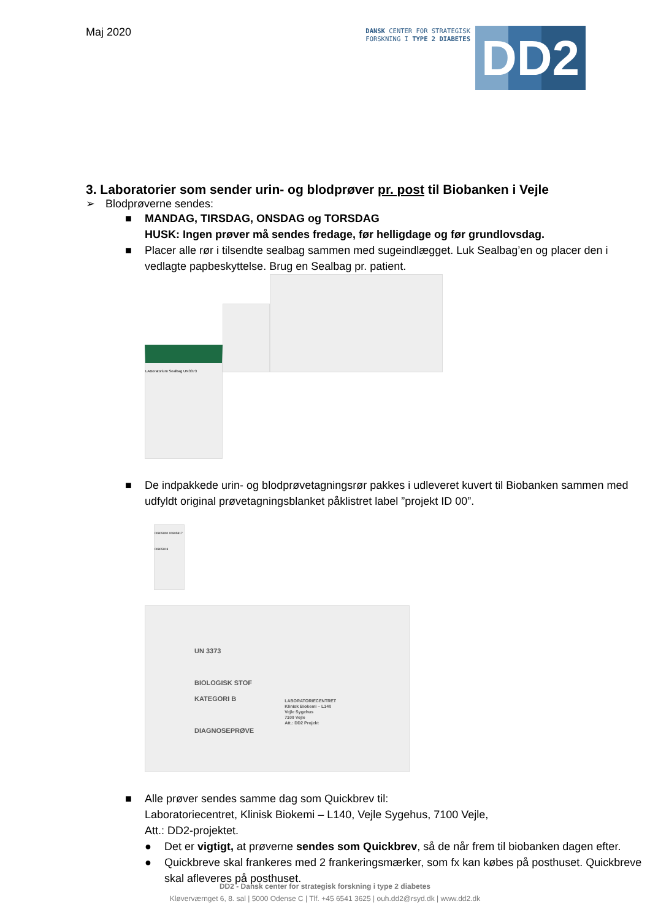Maj 2020
DANSK CENTER FOR STRATEGISK
FORSKNING I TYPE 2 DIABETES
DD2
3. Laboratorier som sender urin- og blodprøver pr. post til Biobanken i Vejle
➢ Blodprøverne sendes:
■ MANDAG, TIRSDAG, ONSDAG og TORSDAG
HUSK: Ingen prøver må sendes fredage, før helligdage og før grundlovsdag.
■ Placer alle rør i tilsendte sealbag sammen med sugeindlægget. Luk Sealbag’en og placer den i vedlagte papbeskyttelse. Brug en Sealbag pr. patient.
LABoratorium Sealbag UN3373
■ De indpakkede urin- og blodprøvetagningsrør pakkes i udleveret kuvert til Biobanken sammen med udfyldt original prøvetagningsblanket påklistret label ”projekt ID 00”.
00805800 00805817 00805818
UN 3373
BIOLOGISK STOF
KATEGORI B
DIAGNOSEPRØVE
LABORATORIECENTRET
Klinisk Biokemi – L140
Vejle Sygehus
7100 Vejle
Att.: DD2 Projekt
■ Alle prøver sendes samme dag som Quickbrev til:
Laboratoriecentret, Klinisk Biokemi – L140, Vejle Sygehus, 7100 Vejle,
Att.: DD2-projektet.
● Det er vigtigt, at prøverne sendes som Quickbrev, så de når frem til biobanken dagen efter.
● Quickbreve skal frankeres med 2 frankeringsmærker, som fx kan købes på posthuset. Quickbreve skal afleveres på posthuset.
DD2 - Dansk center for strategisk forskning i type 2 diabetes
Kløverværnget 6, 8. sal | 5000 Odense C | Tlf. +45 6541 3625 | ouh.dd2@rsyd.dk | www.dd2.dk